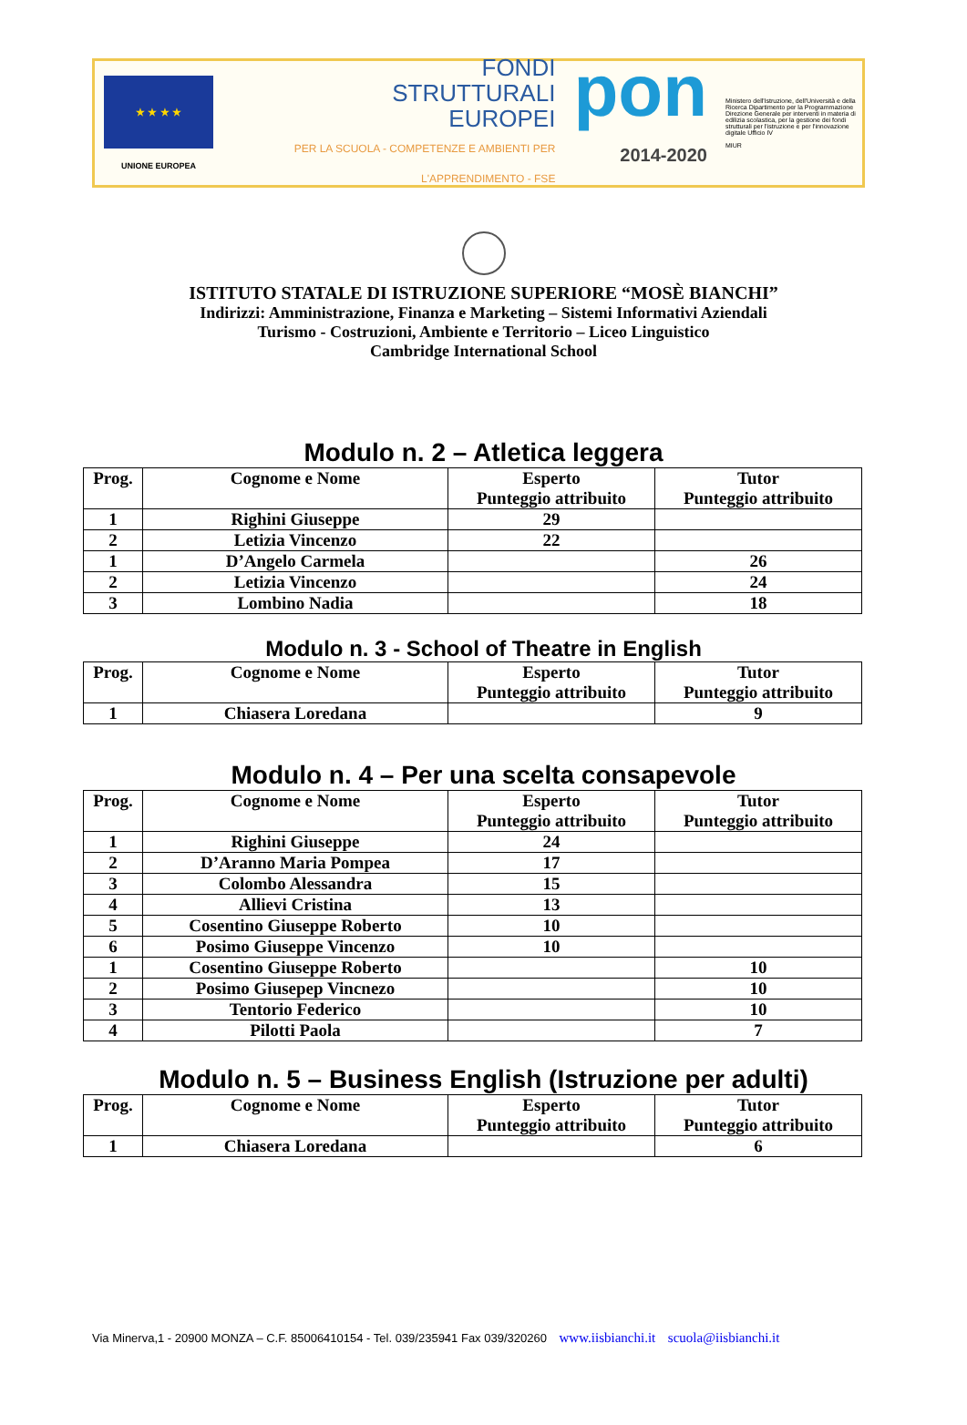★ ★ ★ ★
UNIONE EUROPEA
FONDI
STRUTTURALI
EUROPEI
PER LA SCUOLA - COMPETENZE E AMBIENTI PER L'APPRENDIMENTO - FSE
pon
2014-2020
Ministero dell'Istruzione, dell'Università e della Ricerca Dipartimento per la Programmazione Direzione Generale per interventi in materia di edilizia scolastica, per la gestione dei fondi strutturali per l'istruzione e per l'innovazione digitale Ufficio IV
MIUR
ISTITUTO STATALE DI ISTRUZIONE SUPERIORE “MOSÈ BIANCHI”
Indirizzi: Amministrazione, Finanza e Marketing – Sistemi Informativi Aziendali
Turismo - Costruzioni, Ambiente e Territorio – Liceo Linguistico
Cambridge International School
Modulo n. 2 – Atletica leggera
| Prog. | Cognome e Nome | Esperto Punteggio attribuito | Tutor Punteggio attribuito |
| --- | --- | --- | --- |
| 1 | Righini Giuseppe | 29 | |
| 2 | Letizia Vincenzo | 22 | |
| 1 | D’Angelo Carmela | | 26 |
| 2 | Letizia Vincenzo | | 24 |
| 3 | Lombino Nadia | | 18 |
Modulo n. 3 - School of Theatre in English
| Prog. | Cognome e Nome | Esperto Punteggio attribuito | Tutor Punteggio attribuito |
| --- | --- | --- | --- |
| 1 | Chiasera Loredana | | 9 |
Modulo n. 4 – Per una scelta consapevole
| Prog. | Cognome e Nome | Esperto Punteggio attribuito | Tutor Punteggio attribuito |
| --- | --- | --- | --- |
| 1 | Righini Giuseppe | 24 | |
| 2 | D’Aranno Maria Pompea | 17 | |
| 3 | Colombo Alessandra | 15 | |
| 4 | Allievi Cristina | 13 | |
| 5 | Cosentino Giuseppe Roberto | 10 | |
| 6 | Posimo Giuseppe Vincenzo | 10 | |
| 1 | Cosentino Giuseppe Roberto | | 10 |
| 2 | Posimo Giusepep Vincnezo | | 10 |
| 3 | Tentorio Federico | | 10 |
| 4 | Pilotti Paola | | 7 |
Modulo n. 5 – Business English (Istruzione per adulti)
| Prog. | Cognome e Nome | Esperto Punteggio attribuito | Tutor Punteggio attribuito |
| --- | --- | --- | --- |
| 1 | Chiasera Loredana | | 6 |
Via Minerva,1 - 20900 MONZA – C.F. 85006410154 - Tel. 039/235941 Fax 039/320260 www.iisbianchi.it scuola@iisbianchi.it